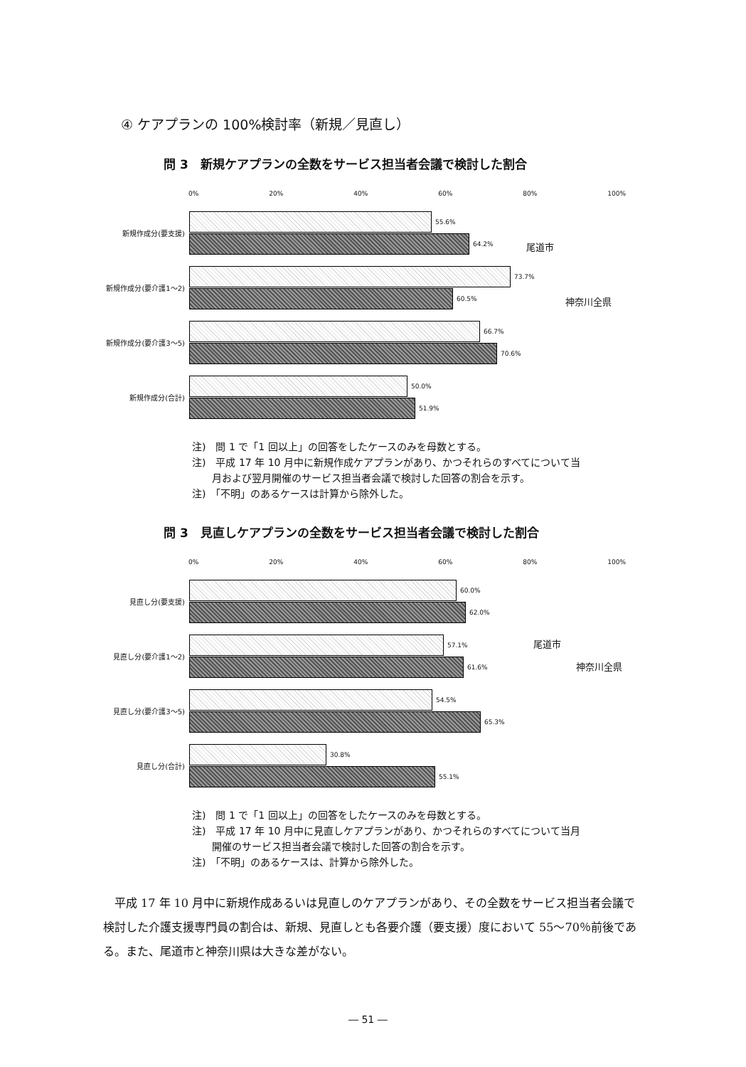④ ケアプランの 100%検討率（新規／見直し）
問 3　新規ケアプランの全数をサービス担当者会議で検討した割合
0% 20% 40% 60% 80% 100%
新規作成分(要支援)
55.6%
64.2%
新規作成分(要介護1～2)
73.7%
60.5%
新規作成分(要介護3～5)
66.7%
70.6%
新規作成分(合計)
50.0%
51.9%
尾道市
神奈川全県
注)　問 1 で「1 回以上」の回答をしたケースのみを母数とする。
注)　平成 17 年 10 月中に新規作成ケアプランがあり、かつそれらのすべてについて当
　　月および翌月開催のサービス担当者会議で検討した回答の割合を示す。
注)　「不明」のあるケースは計算から除外した。
問 3　見直しケアプランの全数をサービス担当者会議で検討した割合
0% 20% 40% 60% 80% 100%
見直し分(要支援)
60.0%
62.0%
見直し分(要介護1～2)
57.1%
61.6%
見直し分(要介護3～5)
54.5%
65.3%
見直し分(合計)
30.8%
55.1%
尾道市
神奈川全県
注)　問 1 で「1 回以上」の回答をしたケースのみを母数とする。
注)　平成 17 年 10 月中に見直しケアプランがあり、かつそれらのすべてについて当月
　　開催のサービス担当者会議で検討した回答の割合を示す。
注)　「不明」のあるケースは、計算から除外した。
　平成 17 年 10 月中に新規作成あるいは見直しのケアプランがあり、その全数をサービス担当者会議で検討した介護支援専門員の割合は、新規、見直しとも各要介護（要支援）度において 55～70％前後である。また、尾道市と神奈川県は大きな差がない。
― 51 ―